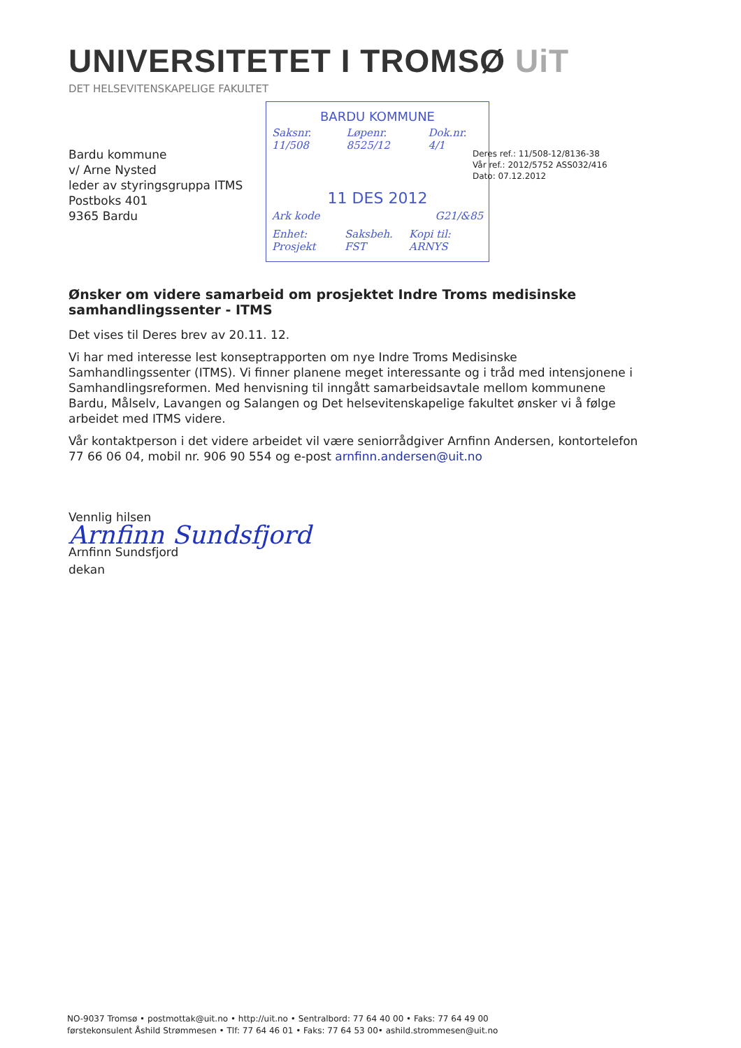UNIVERSITETET I TROMSØ UiT
DET HELSEVITENSKAPELIGE FAKULTET
BARDU KOMMUNE
Saksnr. 11/508 Løpenr. 8525/12 Dok.nr. 4/1
11 DES 2012
Ark kode G21/&85
Enhet: Prosjekt Saksbeh. FST Kopi til: ARNYS
Bardu kommune
v/ Arne Nysted
leder av styringsgruppa ITMS
Postboks 401
9365 Bardu
Deres ref.: 11/508-12/8136-38
Vår ref.: 2012/5752 ASS032/416
Dato: 07.12.2012
Ønsker om videre samarbeid om prosjektet Indre Troms medisinske samhandlingssenter - ITMS
Det vises til Deres brev av 20.11. 12.
Vi har med interesse lest konseptrapporten om nye Indre Troms Medisinske Samhandlingssenter (ITMS). Vi finner planene meget interessante og i tråd med intensjonene i Samhandlingsreformen. Med henvisning til inngått samarbeidsavtale mellom kommunene Bardu, Målselv, Lavangen og Salangen og Det helsevitenskapelige fakultet ønsker vi å følge arbeidet med ITMS videre.
Vår kontaktperson i det videre arbeidet vil være seniorrådgiver Arnfinn Andersen, kontortelefon 77 66 06 04, mobil nr. 906 90 554 og e-post arnfinn.andersen@uit.no
Vennlig hilsen
Arnfinn Sundsfjord
Arnfinn Sundsfjord
dekan
NO-9037 Tromsø • postmottak@uit.no • http://uit.no • Sentralbord: 77 64 40 00 • Faks: 77 64 49 00
førstekonsulent Åshild Strømmesen • Tlf: 77 64 46 01 • Faks: 77 64 53 00• ashild.strommesen@uit.no